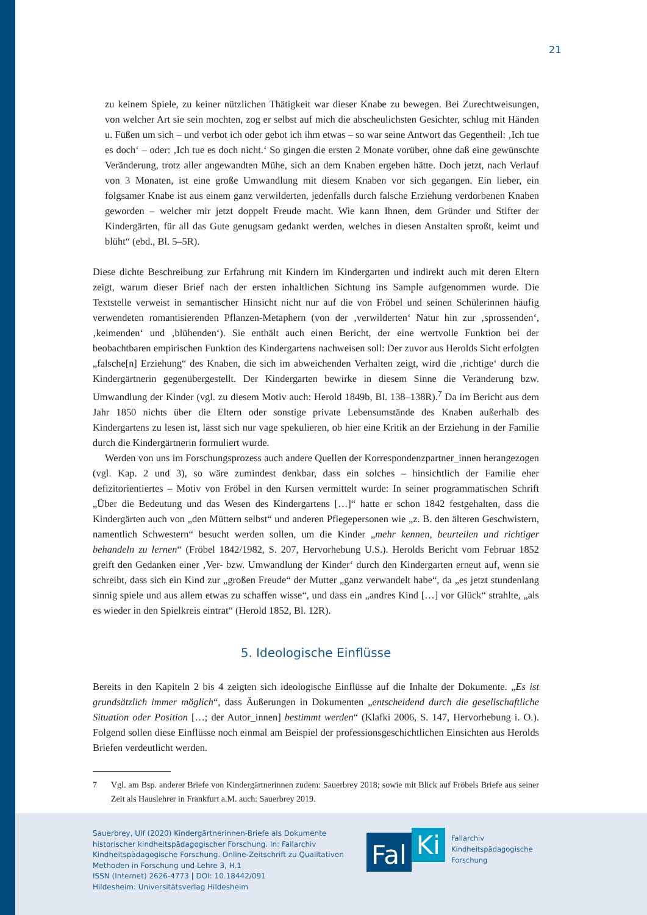21
zu keinem Spiele, zu keiner nützlichen Thätigkeit war dieser Knabe zu bewegen. Bei Zurechtweisungen, von welcher Art sie sein mochten, zog er selbst auf mich die abscheulichsten Gesichter, schlug mit Händen u. Füßen um sich – und verbot ich oder gebot ich ihm etwas – so war seine Antwort das Gegentheil: ‚Ich tue es doch‘ – oder: ‚Ich tue es doch nicht.‘ So gingen die ersten 2 Monate vorüber, ohne daß eine gewünschte Veränderung, trotz aller angewandten Mühe, sich an dem Knaben ergeben hätte. Doch jetzt, nach Verlauf von 3 Monaten, ist eine große Umwandlung mit diesem Knaben vor sich gegangen. Ein lieber, ein folgsamer Knabe ist aus einem ganz verwilderten, jedenfalls durch falsche Erziehung verdorbenen Knaben geworden – welcher mir jetzt doppelt Freude macht. Wie kann Ihnen, dem Gründer und Stifter der Kindergärten, für all das Gute genugsam gedankt werden, welches in diesen Anstalten sproßt, keimt und blüht“ (ebd., Bl. 5–5R).
Diese dichte Beschreibung zur Erfahrung mit Kindern im Kindergarten und indirekt auch mit deren Eltern zeigt, warum dieser Brief nach der ersten inhaltlichen Sichtung ins Sample aufgenommen wurde. Die Textstelle verweist in semantischer Hinsicht nicht nur auf die von Fröbel und seinen Schülerinnen häufig verwendeten romantisierenden Pflanzen-Metaphern (von der ‚verwilderten‘ Natur hin zur ‚sprossenden‘, ‚keimenden‘ und ‚blühenden‘). Sie enthält auch einen Bericht, der eine wertvolle Funktion bei der beobachtbaren empirischen Funktion des Kindergartens nachweisen soll: Der zuvor aus Herolds Sicht erfolgten „falsche[n] Erziehung“ des Knaben, die sich im abweichenden Verhalten zeigt, wird die ‚richtige‘ durch die Kindergärtnerin gegenübergestellt. Der Kindergarten bewirke in diesem Sinne die Veränderung bzw. Umwandlung der Kinder (vgl. zu diesem Motiv auch: Herold 1849b, Bl. 138–138R).<sup>7</sup> Da im Bericht aus dem Jahr 1850 nichts über die Eltern oder sonstige private Lebensumstände des Knaben außerhalb des Kindergartens zu lesen ist, lässt sich nur vage spekulieren, ob hier eine Kritik an der Erziehung in der Familie durch die Kindergärtnerin formuliert wurde.
Werden von uns im Forschungsprozess auch andere Quellen der Korrespondenzpartner_innen herangezogen (vgl. Kap. 2 und 3), so wäre zumindest denkbar, dass ein solches – hinsichtlich der Familie eher defizitorientiertes – Motiv von Fröbel in den Kursen vermittelt wurde: In seiner programmatischen Schrift „Über die Bedeutung und das Wesen des Kindergartens […]“ hatte er schon 1842 festgehalten, dass die Kindergärten auch von „den Müttern selbst“ und anderen Pflegepersonen wie „z. B. den älteren Geschwistern, namentlich Schwestern“ besucht werden sollen, um die Kinder „mehr kennen, beurteilen und richtiger behandeln zu lernen“ (Fröbel 1842/1982, S. 207, Hervorhebung U.S.). Herolds Bericht vom Februar 1852 greift den Gedanken einer ‚Ver- bzw. Umwandlung der Kinder‘ durch den Kindergarten erneut auf, wenn sie schreibt, dass sich ein Kind zur „großen Freude“ der Mutter „ganz verwandelt habe“, da „es jetzt stundenlang sinnig spiele und aus allem etwas zu schaffen wisse“, und dass ein „andres Kind […] vor Glück“ strahlte, „als es wieder in den Spielkreis eintrat“ (Herold 1852, Bl. 12R).
5. Ideologische Einflüsse
Bereits in den Kapiteln 2 bis 4 zeigten sich ideologische Einflüsse auf die Inhalte der Dokumente. „Es ist grundsätzlich immer möglich“, dass Äußerungen in Dokumenten „entscheidend durch die gesellschaftliche Situation oder Position […; der Autor_innen] bestimmt werden“ (Klafki 2006, S. 147, Hervorhebung i. O.). Folgend sollen diese Einflüsse noch einmal am Beispiel der professionsgeschichtlichen Einsichten aus Herolds Briefen verdeutlicht werden.
7 Vgl. am Bsp. anderer Briefe von Kindergärtnerinnen zudem: Sauerbrey 2018; sowie mit Blick auf Fröbels Briefe aus seiner Zeit als Hauslehrer in Frankfurt a.M. auch: Sauerbrey 2019.
Sauerbrey, Ulf (2020) Kindergärtnerinnen-Briefe als Dokumente
historischer kindheitspädagogischer Forschung. In: Fallarchiv
Kindheitspädagogische Forschung. Online-Zeitschrift zu Qualitativen
Methoden in Forschung und Lehre 3, H.1
ISSN (Internet) 2626-4773 | DOI: 10.18442/091
Hildesheim: Universitätsverlag Hildesheim
Fal
Ki
Fallarchiv
Kindheitspädagogische
Forschung